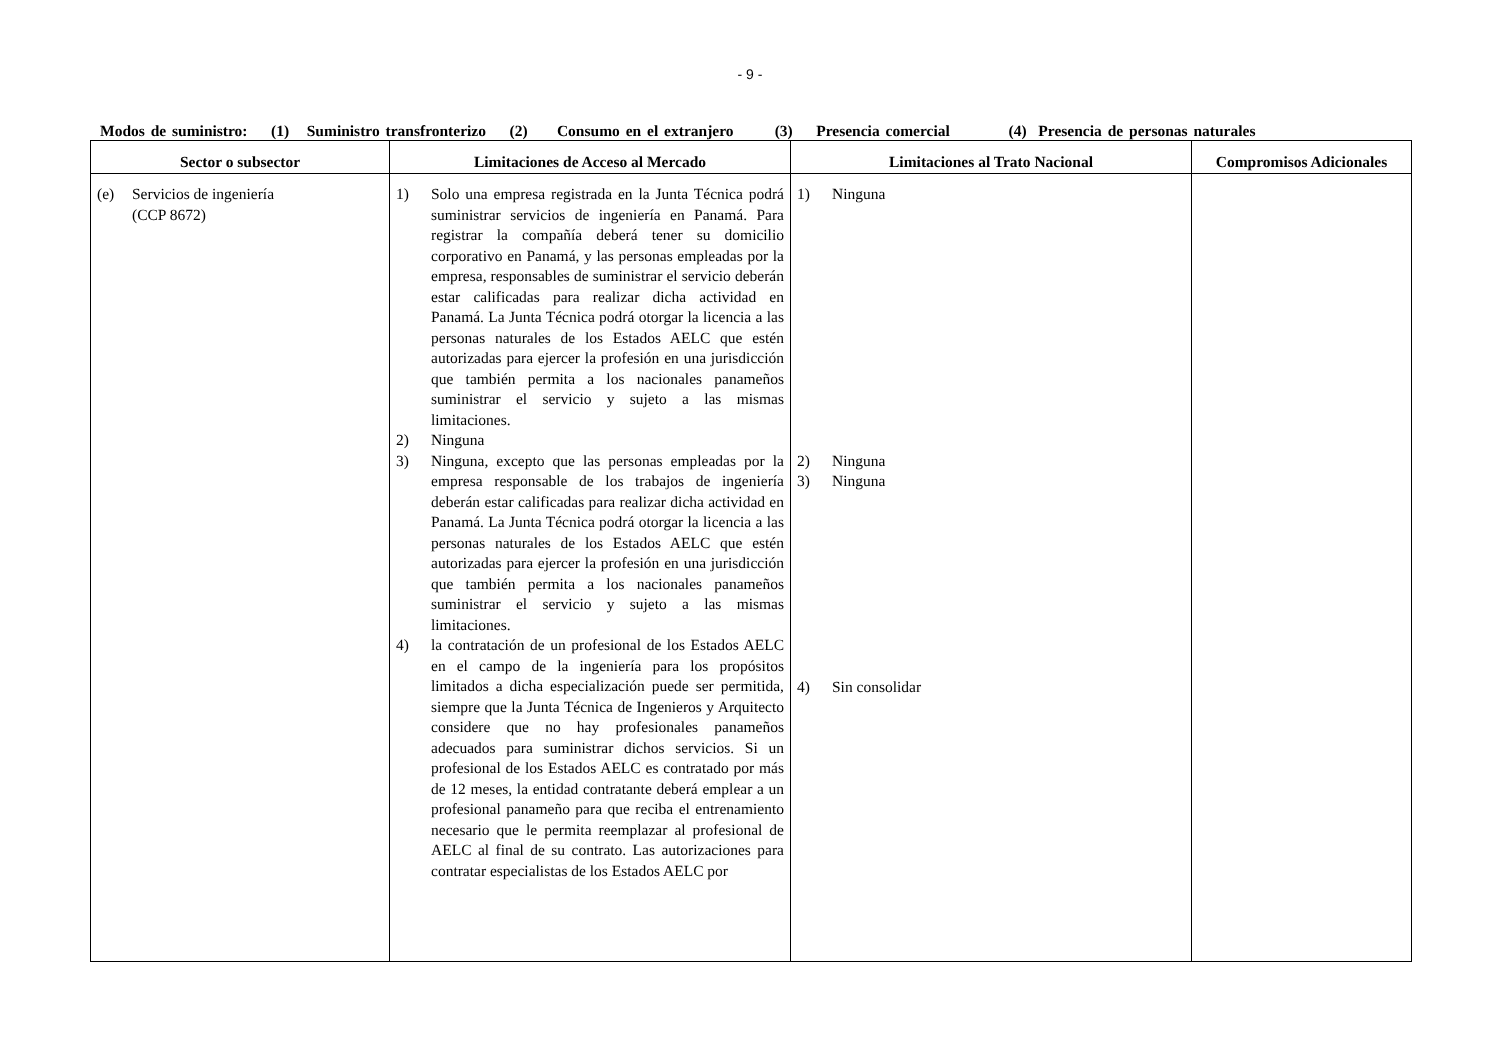- 9 -
Modos de suministro: (1) Suministro transfronterizo (2) Consumo en el extranjero (3) Presencia comercial (4) Presencia de personas naturales
| Sector o subsector | Limitaciones de Acceso al Mercado | Limitaciones al Trato Nacional | Compromisos Adicionales |
| --- | --- | --- | --- |
| (e) Servicios de ingeniería (CCP 8672) | 1) Solo una empresa registrada en la Junta Técnica podrá suministrar servicios de ingeniería en Panamá. Para registrar la compañía deberá tener su domicilio corporativo en Panamá, y las personas empleadas por la empresa, responsables de suministrar el servicio deberán estar calificadas para realizar dicha actividad en Panamá. La Junta Técnica podrá otorgar la licencia a las personas naturales de los Estados AELC que estén autorizadas para ejercer la profesión en una jurisdicción que también permita a los nacionales panameños suministrar el servicio y sujeto a las mismas limitaciones. 2) Ninguna 3) Ninguna, excepto que las personas empleadas por la empresa responsable de los trabajos de ingeniería deberán estar calificadas para realizar dicha actividad en Panamá. La Junta Técnica podrá otorgar la licencia a las personas naturales de los Estados AELC que estén autorizadas para ejercer la profesión en una jurisdicción que también permita a los nacionales panameños suministrar el servicio y sujeto a las mismas limitaciones. 4) la contratación de un profesional de los Estados AELC en el campo de la ingeniería para los propósitos limitados a dicha especialización puede ser permitida, siempre que la Junta Técnica de Ingenieros y Arquitecto considere que no hay profesionales panameños adecuados para suministrar dichos servicios. Si un profesional de los Estados AELC es contratado por más de 12 meses, la entidad contratante deberá emplear a un profesional panameño para que reciba el entrenamiento necesario que le permita reemplazar al profesional de AELC al final de su contrato. Las autorizaciones para contratar especialistas de los Estados AELC por | 1) Ninguna 2) Ninguna 3) Ninguna 4) Sin consolidar | |